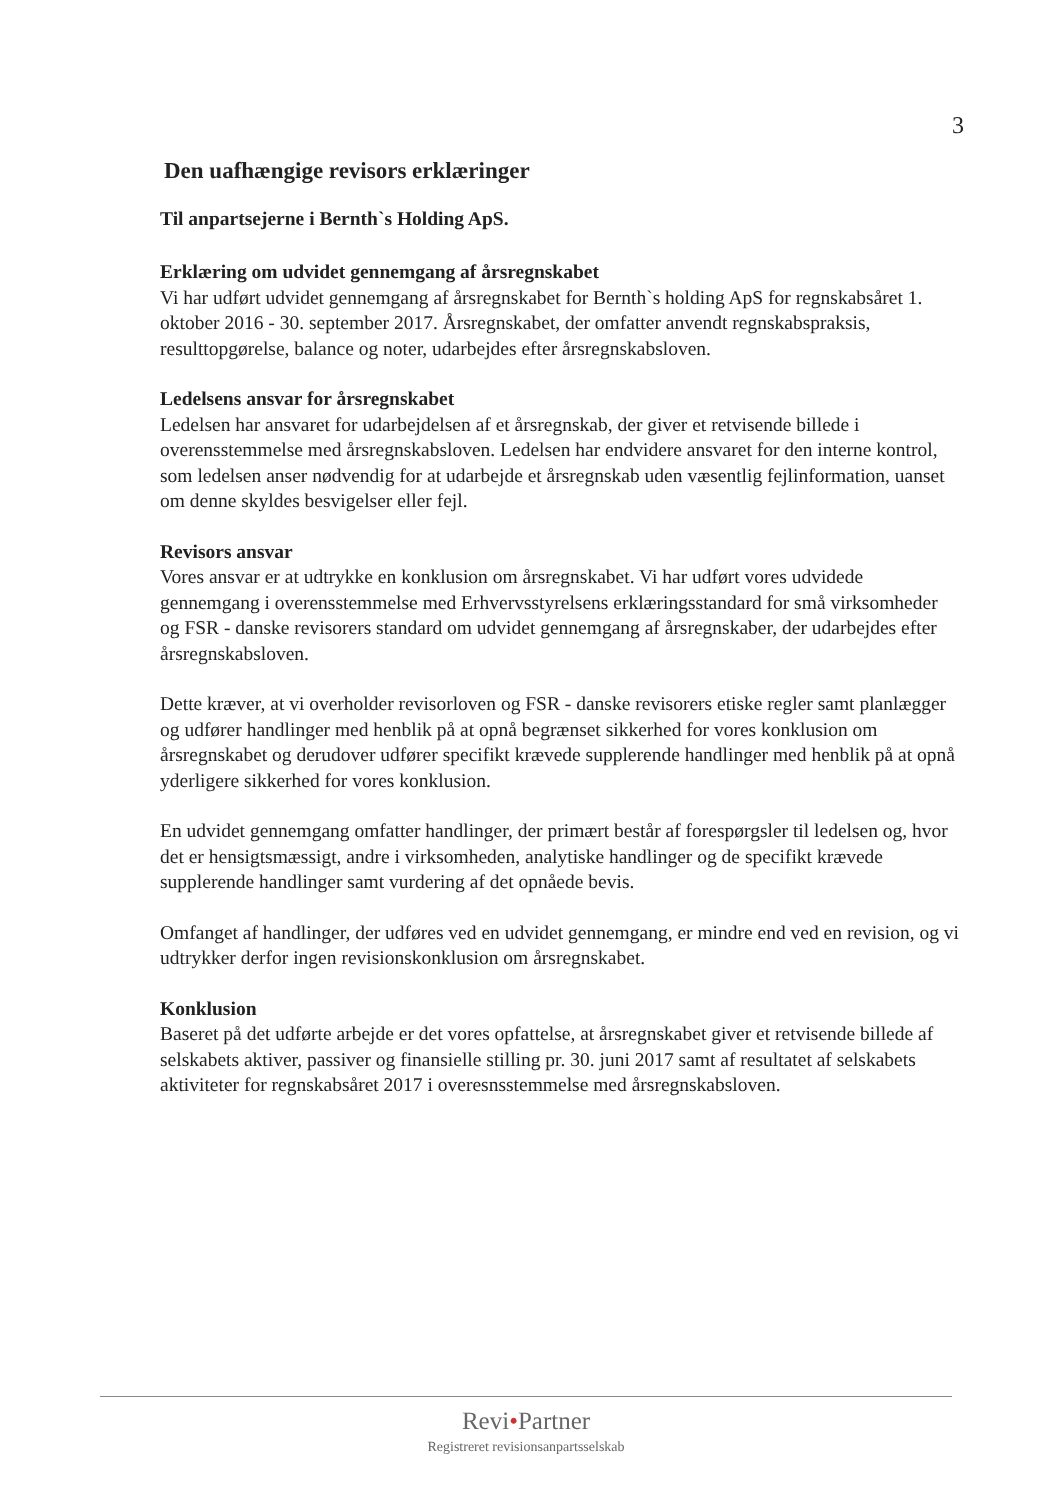3
Den uafhængige revisors erklæringer
Til anpartsejerne i Bernth`s Holding ApS.
Erklæring om udvidet gennemgang af årsregnskabet
Vi har udført udvidet gennemgang af årsregnskabet for Bernth`s holding ApS for regnskabsåret 1. oktober 2016 - 30. september 2017. Årsregnskabet, der omfatter anvendt regnskabspraksis, resulttopgørelse, balance og noter, udarbejdes efter årsregnskabsloven.
Ledelsens ansvar for årsregnskabet
Ledelsen har ansvaret for udarbejdelsen af et årsregnskab, der giver et retvisende billede i overensstemmelse med årsregnskabsloven. Ledelsen har endvidere ansvaret for den interne kontrol, som ledelsen anser nødvendig for at udarbejde et årsregnskab uden væsentlig fejlinformation, uanset om denne skyldes besvigelser eller fejl.
Revisors ansvar
Vores ansvar er at udtrykke en konklusion om årsregnskabet. Vi har udført vores udvidede gennemgang i overensstemmelse med Erhvervsstyrelsens erklæringsstandard for små virksomheder og FSR - danske revisorers standard om udvidet gennemgang af årsregnskaber, der udarbejdes efter årsregnskabsloven.
Dette kræver, at vi overholder revisorloven og FSR - danske revisorers etiske regler samt planlægger og udfører handlinger med henblik på at opnå begrænset sikkerhed for vores konklusion om årsregnskabet og derudover udfører specifikt krævede supplerende handlinger med henblik på at opnå yderligere sikkerhed for vores konklusion.
En udvidet gennemgang omfatter handlinger, der primært består af forespørgsler til ledelsen og, hvor det er hensigtsmæssigt, andre i virksomheden, analytiske handlinger og de specifikt krævede supplerende handlinger samt vurdering af det opnåede bevis.
Omfanget af handlinger, der udføres ved en udvidet gennemgang, er mindre end ved en revision, og vi udtrykker derfor ingen revisionskonklusion om årsregnskabet.
Konklusion
Baseret på det udførte arbejde er det vores opfattelse, at årsregnskabet giver et retvisende billede af selskabets aktiver, passiver og finansielle stilling pr. 30. juni 2017 samt af resultatet af selskabets aktiviteter for regnskabsåret 2017 i overesnsstemmelse med årsregnskabsloven.
Revi•Partner
Registreret revisionsanpartsselskab